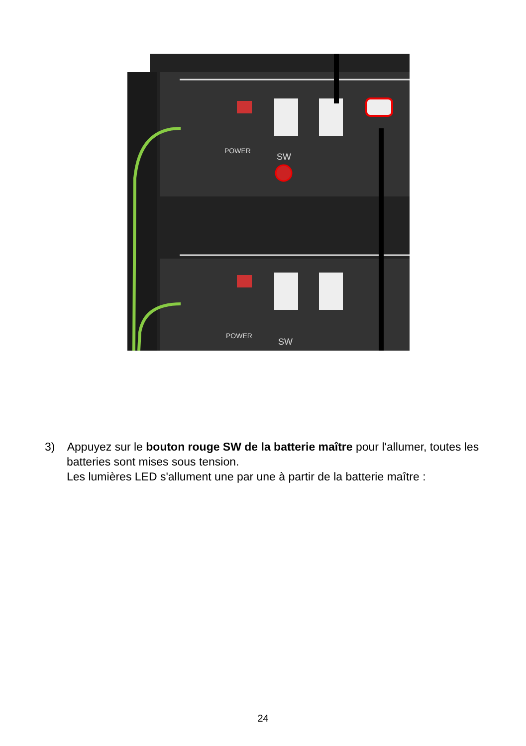POWER
SW
POWER
SW
3) Appuyez sur le bouton rouge SW de la batterie maître pour l'allumer, toutes les batteries sont mises sous tension.
Les lumières LED s'allument une par une à partir de la batterie maître :
24